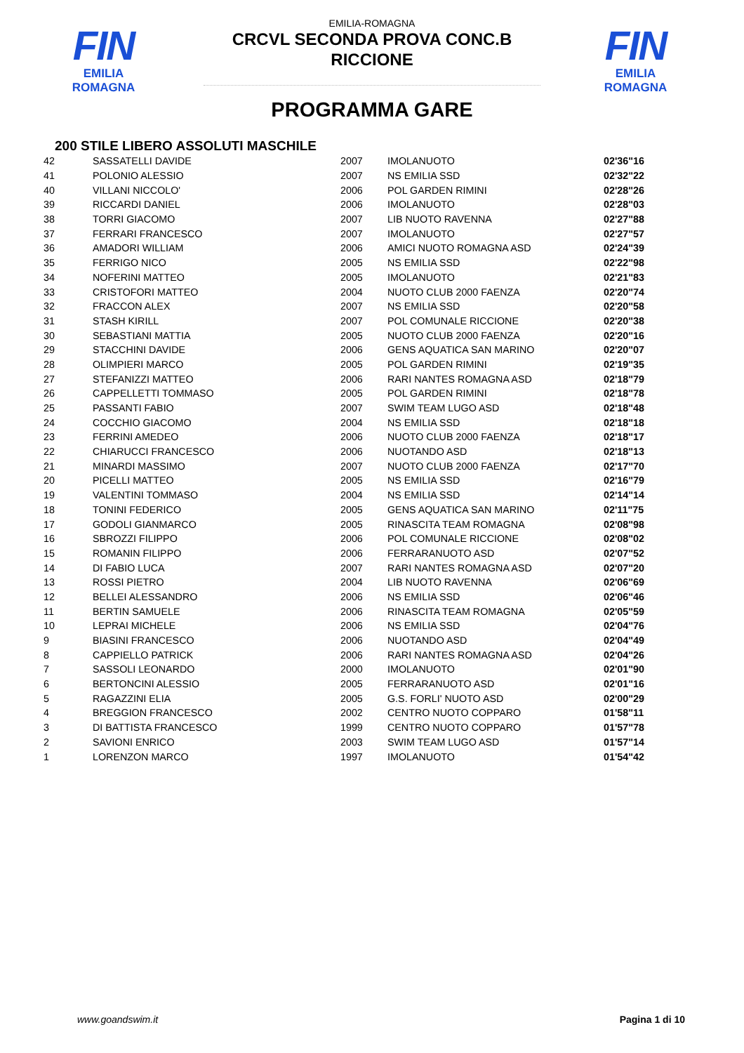FIN
EMILIA ROMAGNA
FIN
EMILIA ROMAGNA
EMILIA-ROMAGNA
CRCVL SECONDA PROVA CONC.B
RICCIONE
PROGRAMMA GARE
200 STILE LIBERO ASSOLUTI MASCHILE
| 42 | SASSATELLI DAVIDE | 2007 | IMOLANUOTO | 02'36"16 |
| 41 | POLONIO ALESSIO | 2007 | NS EMILIA SSD | 02'32"22 |
| 40 | VILLANI NICCOLO' | 2006 | POL GARDEN RIMINI | 02'28"26 |
| 39 | RICCARDI DANIEL | 2006 | IMOLANUOTO | 02'28"03 |
| 38 | TORRI GIACOMO | 2007 | LIB NUOTO RAVENNA | 02'27"88 |
| 37 | FERRARI FRANCESCO | 2007 | IMOLANUOTO | 02'27"57 |
| 36 | AMADORI WILLIAM | 2006 | AMICI NUOTO ROMAGNA ASD | 02'24"39 |
| 35 | FERRIGO NICO | 2005 | NS EMILIA SSD | 02'22"98 |
| 34 | NOFERINI MATTEO | 2005 | IMOLANUOTO | 02'21"83 |
| 33 | CRISTOFORI MATTEO | 2004 | NUOTO CLUB 2000 FAENZA | 02'20"74 |
| 32 | FRACCON ALEX | 2007 | NS EMILIA SSD | 02'20"58 |
| 31 | STASH KIRILL | 2007 | POL COMUNALE RICCIONE | 02'20"38 |
| 30 | SEBASTIANI MATTIA | 2005 | NUOTO CLUB 2000 FAENZA | 02'20"16 |
| 29 | STACCHINI DAVIDE | 2006 | GENS AQUATICA SAN MARINO | 02'20"07 |
| 28 | OLIMPIERI MARCO | 2005 | POL GARDEN RIMINI | 02'19"35 |
| 27 | STEFANIZZI MATTEO | 2006 | RARI NANTES ROMAGNA ASD | 02'18"79 |
| 26 | CAPPELLETTI TOMMASO | 2005 | POL GARDEN RIMINI | 02'18"78 |
| 25 | PASSANTI FABIO | 2007 | SWIM TEAM LUGO ASD | 02'18"48 |
| 24 | COCCHIO GIACOMO | 2004 | NS EMILIA SSD | 02'18"18 |
| 23 | FERRINI AMEDEO | 2006 | NUOTO CLUB 2000 FAENZA | 02'18"17 |
| 22 | CHIARUCCI FRANCESCO | 2006 | NUOTANDO ASD | 02'18"13 |
| 21 | MINARDI MASSIMO | 2007 | NUOTO CLUB 2000 FAENZA | 02'17"70 |
| 20 | PICELLI MATTEO | 2005 | NS EMILIA SSD | 02'16"79 |
| 19 | VALENTINI TOMMASO | 2004 | NS EMILIA SSD | 02'14"14 |
| 18 | TONINI FEDERICO | 2005 | GENS AQUATICA SAN MARINO | 02'11"75 |
| 17 | GODOLI GIANMARCO | 2005 | RINASCITA TEAM ROMAGNA | 02'08"98 |
| 16 | SBROZZI FILIPPO | 2006 | POL COMUNALE RICCIONE | 02'08"02 |
| 15 | ROMANIN FILIPPO | 2006 | FERRARANUOTO ASD | 02'07"52 |
| 14 | DI FABIO LUCA | 2007 | RARI NANTES ROMAGNA ASD | 02'07"20 |
| 13 | ROSSI PIETRO | 2004 | LIB NUOTO RAVENNA | 02'06"69 |
| 12 | BELLEI ALESSANDRO | 2006 | NS EMILIA SSD | 02'06"46 |
| 11 | BERTIN SAMUELE | 2006 | RINASCITA TEAM ROMAGNA | 02'05"59 |
| 10 | LEPRAI MICHELE | 2006 | NS EMILIA SSD | 02'04"76 |
| 9 | BIASINI FRANCESCO | 2006 | NUOTANDO ASD | 02'04"49 |
| 8 | CAPPIELLO PATRICK | 2006 | RARI NANTES ROMAGNA ASD | 02'04"26 |
| 7 | SASSOLI LEONARDO | 2000 | IMOLANUOTO | 02'01"90 |
| 6 | BERTONCINI ALESSIO | 2005 | FERRARANUOTO ASD | 02'01"16 |
| 5 | RAGAZZINI ELIA | 2005 | G.S. FORLI' NUOTO ASD | 02'00"29 |
| 4 | BREGGION FRANCESCO | 2002 | CENTRO NUOTO COPPARO | 01'58"11 |
| 3 | DI BATTISTA FRANCESCO | 1999 | CENTRO NUOTO COPPARO | 01'57"78 |
| 2 | SAVIONI ENRICO | 2003 | SWIM TEAM LUGO ASD | 01'57"14 |
| 1 | LORENZON MARCO | 1997 | IMOLANUOTO | 01'54"42 |
www.goandswim.it Pagina 1 di 10